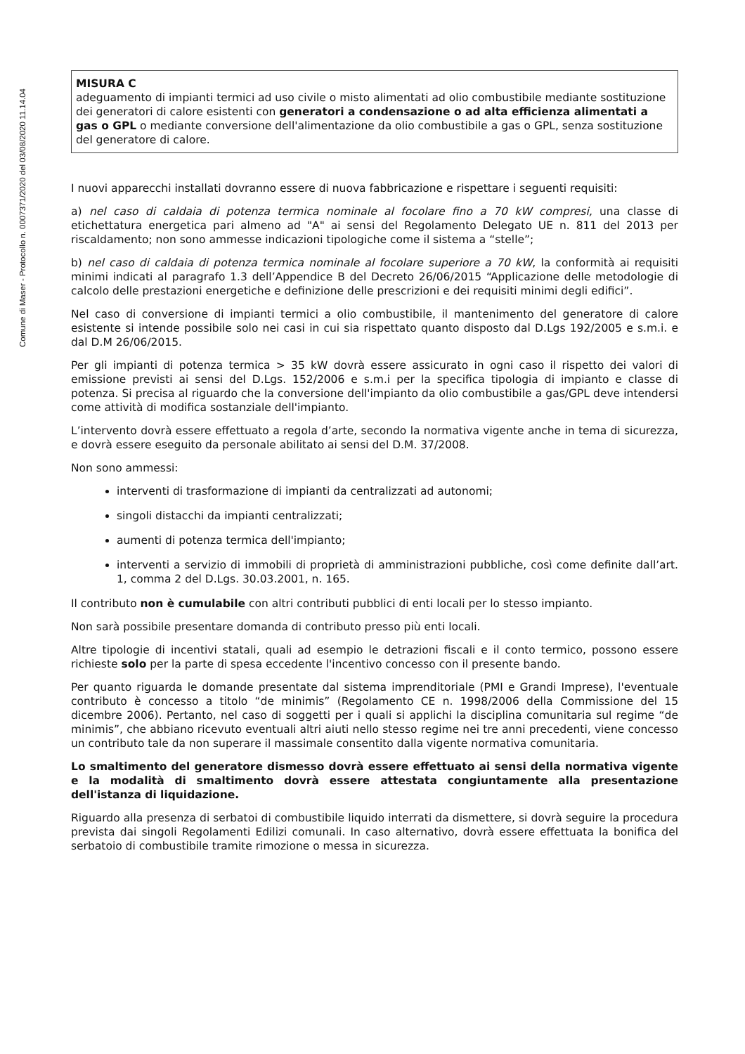Comune di Maser - Protocollo n. 0007371/2020 del 03/08/2020 11.14.04
MISURA C
adeguamento di impianti termici ad uso civile o misto alimentati ad olio combustibile mediante sostituzione dei generatori di calore esistenti con generatori a condensazione o ad alta efficienza alimentati a gas o GPL o mediante conversione dell'alimentazione da olio combustibile a gas o GPL, senza sostituzione del generatore di calore.
I nuovi apparecchi installati dovranno essere di nuova fabbricazione e rispettare i seguenti requisiti:
a) nel caso di caldaia di potenza termica nominale al focolare fino a 70 kW compresi, una classe di etichettatura energetica pari almeno ad "A" ai sensi del Regolamento Delegato UE n. 811 del 2013 per riscaldamento; non sono ammesse indicazioni tipologiche come il sistema a “stelle”;
b) nel caso di caldaia di potenza termica nominale al focolare superiore a 70 kW, la conformità ai requisiti minimi indicati al paragrafo 1.3 dell’Appendice B del Decreto 26/06/2015 “Applicazione delle metodologie di calcolo delle prestazioni energetiche e definizione delle prescrizioni e dei requisiti minimi degli edifici”.
Nel caso di conversione di impianti termici a olio combustibile, il mantenimento del generatore di calore esistente si intende possibile solo nei casi in cui sia rispettato quanto disposto dal D.Lgs 192/2005 e s.m.i. e dal D.M 26/06/2015.
Per gli impianti di potenza termica > 35 kW dovrà essere assicurato in ogni caso il rispetto dei valori di emissione previsti ai sensi del D.Lgs. 152/2006 e s.m.i per la specifica tipologia di impianto e classe di potenza. Si precisa al riguardo che la conversione dell'impianto da olio combustibile a gas/GPL deve intendersi come attività di modifica sostanziale dell'impianto.
L’intervento dovrà essere effettuato a regola d’arte, secondo la normativa vigente anche in tema di sicurezza, e dovrà essere eseguito da personale abilitato ai sensi del D.M. 37/2008.
Non sono ammessi:
interventi di trasformazione di impianti da centralizzati ad autonomi;
singoli distacchi da impianti centralizzati;
aumenti di potenza termica dell'impianto;
interventi a servizio di immobili di proprietà di amministrazioni pubbliche, così come definite dall’art. 1, comma 2 del D.Lgs. 30.03.2001, n. 165.
Il contributo non è cumulabile con altri contributi pubblici di enti locali per lo stesso impianto.
Non sarà possibile presentare domanda di contributo presso più enti locali.
Altre tipologie di incentivi statali, quali ad esempio le detrazioni fiscali e il conto termico, possono essere richieste solo per la parte di spesa eccedente l'incentivo concesso con il presente bando.
Per quanto riguarda le domande presentate dal sistema imprenditoriale (PMI e Grandi Imprese), l'eventuale contributo è concesso a titolo “de minimis” (Regolamento CE n. 1998/2006 della Commissione del 15 dicembre 2006). Pertanto, nel caso di soggetti per i quali si applichi la disciplina comunitaria sul regime “de minimis”, che abbiano ricevuto eventuali altri aiuti nello stesso regime nei tre anni precedenti, viene concesso un contributo tale da non superare il massimale consentito dalla vigente normativa comunitaria.
Lo smaltimento del generatore dismesso dovrà essere effettuato ai sensi della normativa vigente e la modalità di smaltimento dovrà essere attestata congiuntamente alla presentazione dell'istanza di liquidazione.
Riguardo alla presenza di serbatoi di combustibile liquido interrati da dismettere, si dovrà seguire la procedura prevista dai singoli Regolamenti Edilizi comunali. In caso alternativo, dovrà essere effettuata la bonifica del serbatoio di combustibile tramite rimozione o messa in sicurezza.